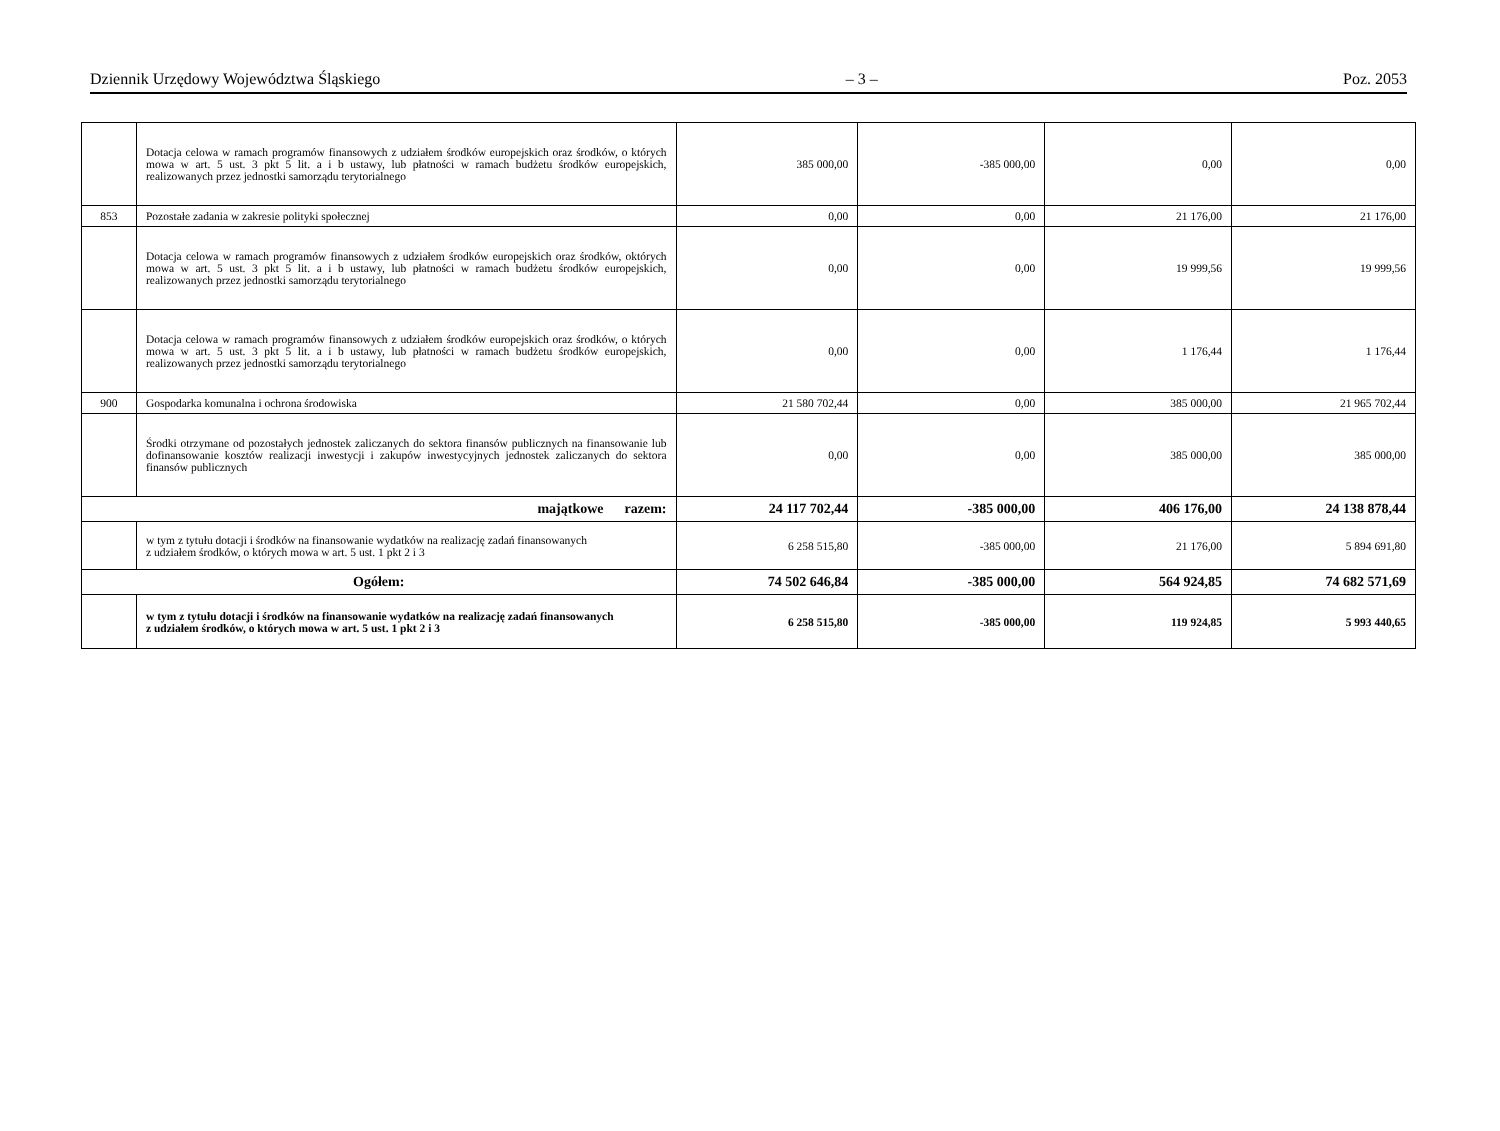Dziennik Urzędowy Województwa Śląskiego – 3 – Poz. 2053
| | Dotacja celowa w ramach programów finansowych z udziałem środków europejskich oraz środków, o których mowa w art. 5 ust. 3 pkt 5 lit. a i b ustawy, lub płatności w ramach budżetu środków europejskich, realizowanych przez jednostki samorządu terytorialnego | 385 000,00 | -385 000,00 | 0,00 | 0,00 |
| 853 | Pozostałe zadania w zakresie polityki społecznej | 0,00 | 0,00 | 21 176,00 | 21 176,00 |
| | Dotacja celowa w ramach programów finansowych z udziałem środków europejskich oraz środków, októrych mowa w art. 5 ust. 3 pkt 5 lit. a i b ustawy, lub płatności w ramach budżetu środków europejskich, realizowanych przez jednostki samorządu terytorialnego | 0,00 | 0,00 | 19 999,56 | 19 999,56 |
| | Dotacja celowa w ramach programów finansowych z udziałem środków europejskich oraz środków, o których mowa w art. 5 ust. 3 pkt 5 lit. a i b ustawy, lub płatności w ramach budżetu środków europejskich, realizowanych przez jednostki samorządu terytorialnego | 0,00 | 0,00 | 1 176,44 | 1 176,44 |
| 900 | Gospodarka komunalna i ochrona środowiska | 21 580 702,44 | 0,00 | 385 000,00 | 21 965 702,44 |
| | Środki otrzymane od pozostałych jednostek zaliczanych do sektora finansów publicznych na finansowanie lub dofinansowanie kosztów realizacji inwestycji i zakupów inwestycyjnych jednostek zaliczanych do sektora finansów publicznych | 0,00 | 0,00 | 385 000,00 | 385 000,00 |
| majątkowe razem: | | 24 117 702,44 | -385 000,00 | 406 176,00 | 24 138 878,44 |
| | w tym z tytułu dotacji i środków na finansowanie wydatków na realizację zadań finansowanych z udziałem środków, o których mowa w art. 5 ust. 1 pkt 2 i 3 | 6 258 515,80 | -385 000,00 | 21 176,00 | 5 894 691,80 |
| Ogółem: | | 74 502 646,84 | -385 000,00 | 564 924,85 | 74 682 571,69 |
| | w tym z tytułu dotacji i środków na finansowanie wydatków na realizację zadań finansowanych z udziałem środków, o których mowa w art. 5 ust. 1 pkt 2 i 3 | 6 258 515,80 | -385 000,00 | 119 924,85 | 5 993 440,65 |